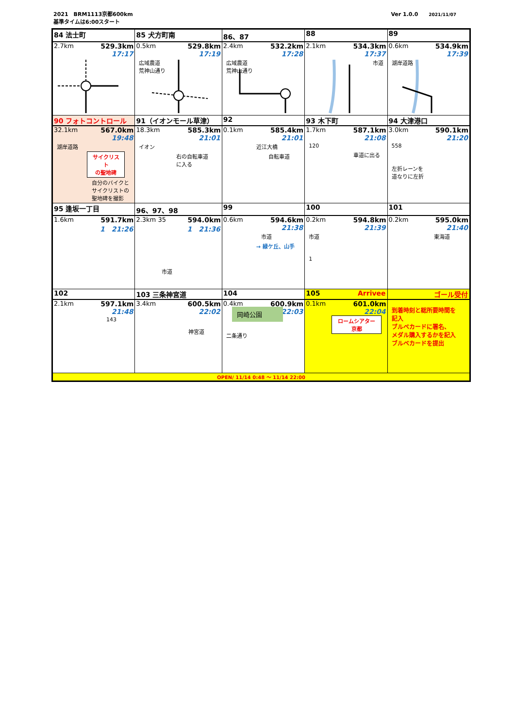2021　BRM1113京都600km
基準タイムは6:00スタート
Ver 1.0.0　　2021/11/07
| 84 法士町 | 85 犬方町南 | 86、87 | 88 | 89 |
| 2.7km 529.3km 17:17 | 0.5km 529.8km 17:19 広域農道 荒神山通り | 2.4km 532.2km 17:28 広域農道 荒神山通り | 2.1km 534.3km 17:37 市道 | 0.6km 534.9km 17:39 湖岸道路 |
| 90 フォトコントロール | 91（イオンモール草津） | 92 | 93 木下町 | 94 大津港口 |
| 32.1km 567.0km 19:48 湖岸道路 サイクリスト の聖地碑 自分のバイクと サイクリストの 聖地碑を撮影 | 18.3km 585.3km 21:01 イオン 右の自転車道 に入る | 0.1km 585.4km 21:01 近江大橋 自転車道 | 1.7km 587.1km 21:08 120 車道に出る | 3.0km 590.1km 21:20 558 左折レーンを 道なりに左折 |
| 95 逢坂一丁目 | 96、97、98 | 99 | 100 | 101 |
| 1.6km 591.7km 1 21:26 | 2.3km 35 594.0km 1 21:36 市道 | 0.6km 594.6km 21:38 市道 → 緑ケ丘、山手 | 0.2km 594.8km 21:39 市道 1 | 0.2km 595.0km 21:40 東海道 |
| 102 | 103 三条神宮道 | 104 | 105 Arrivee | ゴール受付 |
| 2.1km 597.1km 21:48 143 | 3.4km 600.5km 22:02 神宮道 | 0.4km 600.9km 22:03 岡崎公園 二条通り | 0.1km 601.0km 22:04 ロームシアター 京都 | 到着時刻と総所要時間を 記入 ブルベカードに署名、 メダル購入するかを記入 ブルベカードを提出 |
| OPEN/ 11/14 0:48 ～ 11/14 22:00 | | | | |